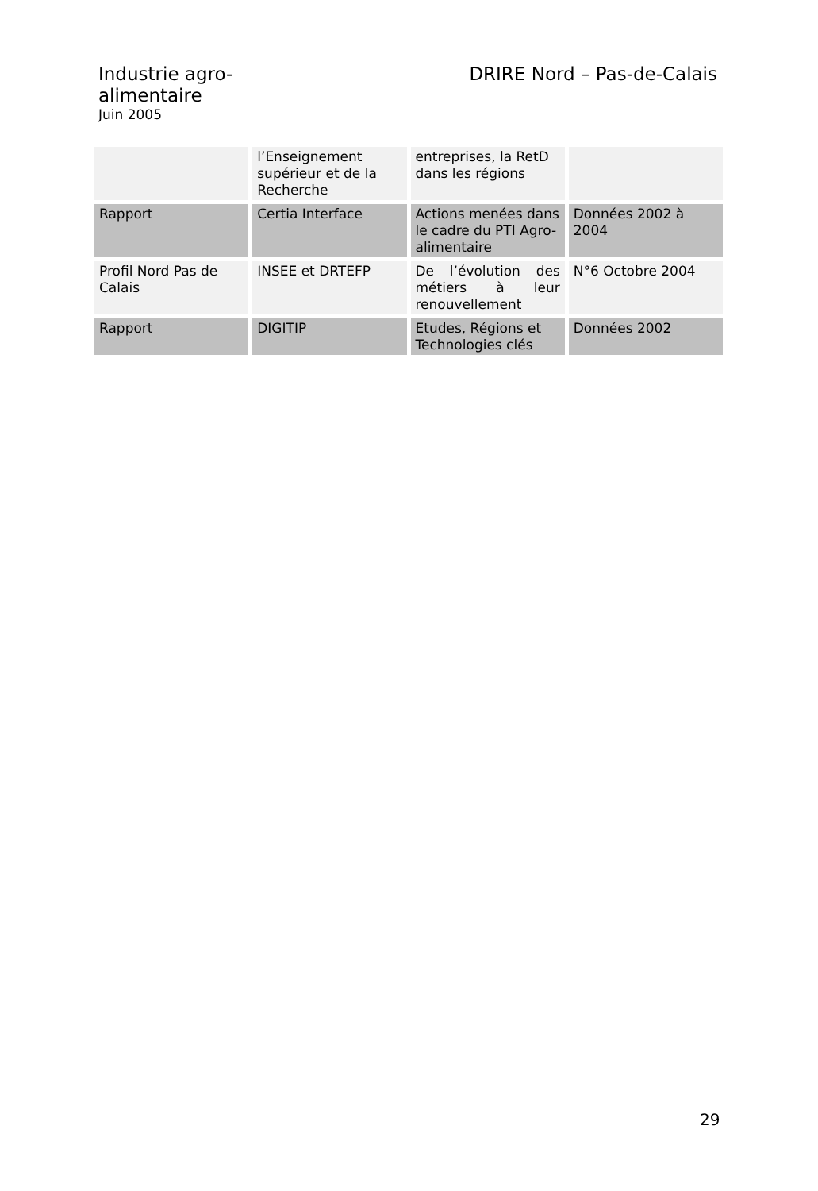Industrie agro-alimentaire
Juin 2005
DRIRE Nord – Pas-de-Calais
| | l’Enseignement supérieur et de la Recherche | entreprises, la RetD dans les régions | |
| Rapport | Certia Interface | Actions menées dans le cadre du PTI Agro-alimentaire | Données 2002 à 2004 |
| Profil Nord Pas de Calais | INSEE et DRTEFP | De l’évolution des métiers à leur renouvellement | N°6 Octobre 2004 |
| Rapport | DIGITIP | Etudes, Régions et Technologies clés | Données 2002 |
29